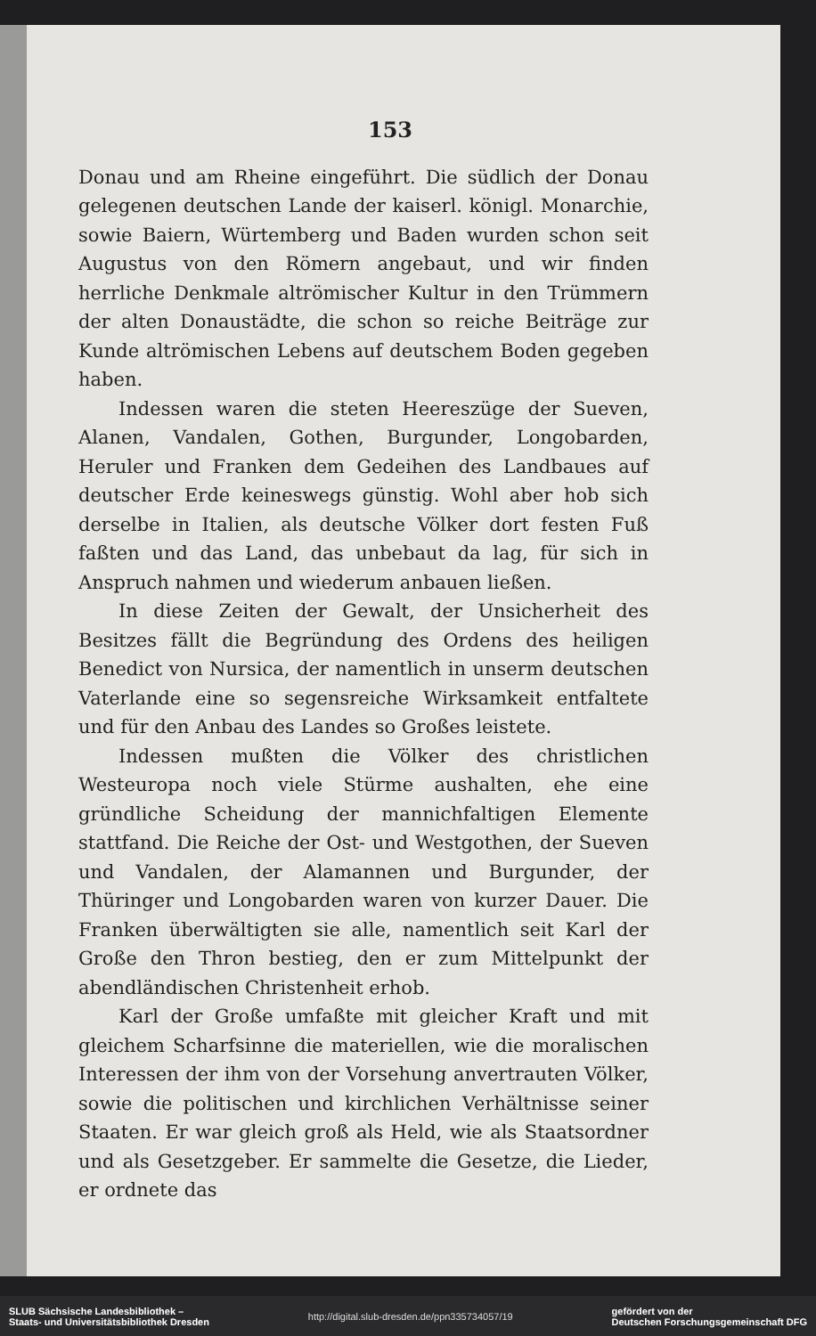153
Donau und am Rheine eingeführt. Die südlich der Donau gelegenen deutschen Lande der kaiserl. königl. Monarchie, sowie Baiern, Würtemberg und Baden wurden schon seit Augustus von den Römern angebaut, und wir finden herrliche Denkmale altrömischer Kultur in den Trümmern der alten Donaustädte, die schon so reiche Beiträge zur Kunde altrömischen Lebens auf deutschem Boden gegeben haben.
Indessen waren die steten Heereszüge der Sueven, Alanen, Vandalen, Gothen, Burgunder, Longobarden, Heruler und Franken dem Gedeihen des Landbaues auf deutscher Erde keineswegs günstig. Wohl aber hob sich derselbe in Italien, als deutsche Völker dort festen Fuß faßten und das Land, das unbebaut da lag, für sich in Anspruch nahmen und wiederum anbauen ließen.
In diese Zeiten der Gewalt, der Unsicherheit des Besitzes fällt die Begründung des Ordens des heiligen Benedict von Nursica, der namentlich in unserm deutschen Vaterlande eine so segensreiche Wirksamkeit entfaltete und für den Anbau des Landes so Großes leistete.
Indessen mußten die Völker des christlichen Westeuropa noch viele Stürme aushalten, ehe eine gründliche Scheidung der mannichfaltigen Elemente stattfand. Die Reiche der Ost- und Westgothen, der Sueven und Vandalen, der Alamannen und Burgunder, der Thüringer und Longobarden waren von kurzer Dauer. Die Franken überwältigten sie alle, namentlich seit Karl der Große den Thron bestieg, den er zum Mittelpunkt der abendländischen Christenheit erhob.
Karl der Große umfaßte mit gleicher Kraft und mit gleichem Scharfsinne die materiellen, wie die moralischen Interessen der ihm von der Vorsehung anvertrauten Völker, sowie die politischen und kirchlichen Verhältnisse seiner Staaten. Er war gleich groß als Held, wie als Staatsordner und als Gesetzgeber. Er sammelte die Gesetze, die Lieder, er ordnete das
SLUB Sächsische Landesbibliothek –
Staats- und Universitätsbibliothek Dresden
http://digital.slub-dresden.de/ppn335734057/19
gefördert von der
Deutschen Forschungsgemeinschaft DFG